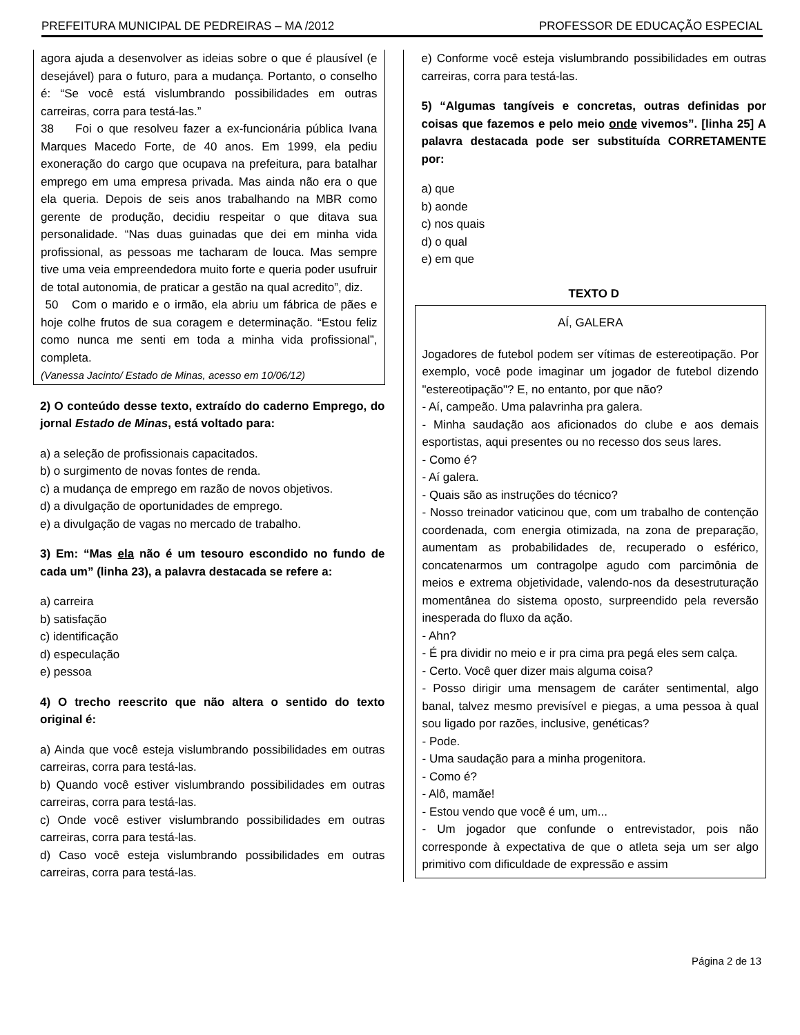PREFEITURA MUNICIPAL DE PEDREIRAS – MA /2012 PROFESSOR DE EDUCAÇÃO ESPECIAL
agora ajuda a desenvolver as ideias sobre o que é plausível (e desejável) para o futuro, para a mudança. Portanto, o conselho é: “Se você está vislumbrando possibilidades em outras carreiras, corra para testá-las.”
38 Foi o que resolveu fazer a ex-funcionária pública Ivana Marques Macedo Forte, de 40 anos. Em 1999, ela pediu exoneração do cargo que ocupava na prefeitura, para batalhar emprego em uma empresa privada. Mas ainda não era o que ela queria. Depois de seis anos trabalhando na MBR como gerente de produção, decidiu respeitar o que ditava sua personalidade. “Nas duas guinadas que dei em minha vida profissional, as pessoas me tacharam de louca. Mas sempre tive uma veia empreendedora muito forte e queria poder usufruir de total autonomia, de praticar a gestão na qual acredito”, diz.
50 Com o marido e o irmão, ela abriu um fábrica de pães e hoje colhe frutos de sua coragem e determinação. “Estou feliz como nunca me senti em toda a minha vida profissional”, completa.
(Vanessa Jacinto/ Estado de Minas, acesso em 10/06/12)
2) O conteúdo desse texto, extraído do caderno Emprego, do jornal Estado de Minas, está voltado para:
a) a seleção de profissionais capacitados.
b) o surgimento de novas fontes de renda.
c) a mudança de emprego em razão de novos objetivos.
d) a divulgação de oportunidades de emprego.
e) a divulgação de vagas no mercado de trabalho.
3) Em: “Mas ela não é um tesouro escondido no fundo de cada um” (linha 23), a palavra destacada se refere a:
a) carreira
b) satisfação
c) identificação
d) especulação
e) pessoa
4) O trecho reescrito que não altera o sentido do texto original é:
a) Ainda que você esteja vislumbrando possibilidades em outras carreiras, corra para testá-las.
b) Quando você estiver vislumbrando possibilidades em outras carreiras, corra para testá-las.
c) Onde você estiver vislumbrando possibilidades em outras carreiras, corra para testá-las.
d) Caso você esteja vislumbrando possibilidades em outras carreiras, corra para testá-las.
e) Conforme você esteja vislumbrando possibilidades em outras carreiras, corra para testá-las.
5) “Algumas tangíveis e concretas, outras definidas por coisas que fazemos e pelo meio onde vivemos”. [linha 25] A palavra destacada pode ser substituída CORRETAMENTE por:
a) que
b) aonde
c) nos quais
d) o qual
e) em que
TEXTO D
AÍ, GALERA
Jogadores de futebol podem ser vítimas de estereotipação. Por exemplo, você pode imaginar um jogador de futebol dizendo "estereotipação"? E, no entanto, por que não?
- Aí, campeão. Uma palavrinha pra galera.
- Minha saudação aos aficionados do clube e aos demais esportistas, aqui presentes ou no recesso dos seus lares.
- Como é?
- Aí galera.
- Quais são as instruções do técnico?
- Nosso treinador vaticinou que, com um trabalho de contenção coordenada, com energia otimizada, na zona de preparação, aumentam as probabilidades de, recuperado o esférico, concatenarmos um contragolpe agudo com parcimônia de meios e extrema objetividade, valendo-nos da desestruturação momentânea do sistema oposto, surpreendido pela reversão inesperada do fluxo da ação.
- Ahn?
- É pra dividir no meio e ir pra cima pra pegá eles sem calça.
- Certo. Você quer dizer mais alguma coisa?
- Posso dirigir uma mensagem de caráter sentimental, algo banal, talvez mesmo previsível e piegas, a uma pessoa à qual sou ligado por razões, inclusive, genéticas?
- Pode.
- Uma saudação para a minha progenitora.
- Como é?
- Alô, mamãe!
- Estou vendo que você é um, um...
- Um jogador que confunde o entrevistador, pois não corresponde à expectativa de que o atleta seja um ser algo primitivo com dificuldade de expressão e assim
Página 2 de 13